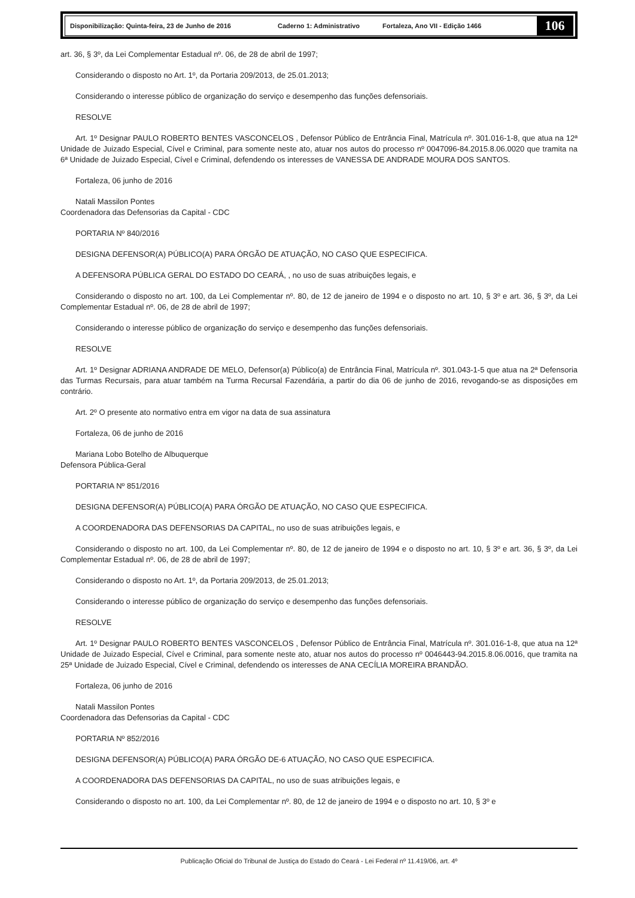Disponibilização: Quinta-feira, 23 de Junho de 2016 Caderno 1: Administrativo Fortaleza, Ano VII - Edição 1466
106
art. 36, § 3º, da Lei Complementar Estadual nº. 06, de 28 de abril de 1997;
Considerando o disposto no Art. 1º, da Portaria 209/2013, de 25.01.2013;
Considerando o interesse público de organização do serviço e desempenho das funções defensoriais.
RESOLVE
Art. 1º Designar PAULO ROBERTO BENTES VASCONCELOS , Defensor Público de Entrância Final, Matrícula nº. 301.016-1-8, que atua na 12ª Unidade de Juizado Especial, Cível e Criminal, para somente neste ato, atuar nos autos do processo nº 0047096-84.2015.8.06.0020 que tramita na 6ª Unidade de Juizado Especial, Cível e Criminal, defendendo os interesses de VANESSA DE ANDRADE MOURA DOS SANTOS.
Fortaleza, 06 junho de 2016
Natali Massilon Pontes
Coordenadora das Defensorias da Capital - CDC
PORTARIA Nº 840/2016
DESIGNA DEFENSOR(A) PÚBLICO(A) PARA ÓRGÃO DE ATUAÇÃO, NO CASO QUE ESPECIFICA.
A DEFENSORA PÚBLICA GERAL DO ESTADO DO CEARÁ, , no uso de suas atribuições legais, e
Considerando o disposto no art. 100, da Lei Complementar nº. 80, de 12 de janeiro de 1994 e o disposto no art. 10, § 3º e art. 36, § 3º, da Lei Complementar Estadual nº. 06, de 28 de abril de 1997;
Considerando o interesse público de organização do serviço e desempenho das funções defensoriais.
RESOLVE
Art. 1º Designar ADRIANA ANDRADE DE MELO, Defensor(a) Público(a) de Entrância Final, Matrícula nº. 301.043-1-5 que atua na 2ª Defensoria das Turmas Recursais, para atuar também na Turma Recursal Fazendária, a partir do dia 06 de junho de 2016, revogando-se as disposições em contrário.
Art. 2º O presente ato normativo entra em vigor na data de sua assinatura
Fortaleza, 06 de junho de 2016
Mariana Lobo Botelho de Albuquerque
Defensora Pública-Geral
PORTARIA Nº 851/2016
DESIGNA DEFENSOR(A) PÚBLICO(A) PARA ÓRGÃO DE ATUAÇÃO, NO CASO QUE ESPECIFICA.
A COORDENADORA DAS DEFENSORIAS DA CAPITAL, no uso de suas atribuições legais, e
Considerando o disposto no art. 100, da Lei Complementar nº. 80, de 12 de janeiro de 1994 e o disposto no art. 10, § 3º e art. 36, § 3º, da Lei Complementar Estadual nº. 06, de 28 de abril de 1997;
Considerando o disposto no Art. 1º, da Portaria 209/2013, de 25.01.2013;
Considerando o interesse público de organização do serviço e desempenho das funções defensoriais.
RESOLVE
Art. 1º Designar PAULO ROBERTO BENTES VASCONCELOS , Defensor Público de Entrância Final, Matrícula nº. 301.016-1-8, que atua na 12ª Unidade de Juizado Especial, Cível e Criminal, para somente neste ato, atuar nos autos do processo nº 0046443-94.2015.8.06.0016, que tramita na 25ª Unidade de Juizado Especial, Cível e Criminal, defendendo os interesses de ANA CECÍLIA MOREIRA BRANDÃO.
Fortaleza, 06 junho de 2016
Natali Massilon Pontes
Coordenadora das Defensorias da Capital - CDC
PORTARIA Nº 852/2016
DESIGNA DEFENSOR(A) PÚBLICO(A) PARA ÓRGÃO DE-6 ATUAÇÃO, NO CASO QUE ESPECIFICA.
A COORDENADORA DAS DEFENSORIAS DA CAPITAL, no uso de suas atribuições legais, e
Considerando o disposto no art. 100, da Lei Complementar nº. 80, de 12 de janeiro de 1994 e o disposto no art. 10, § 3º e
Publicação Oficial do Tribunal de Justiça do Estado do Ceará - Lei Federal nº 11.419/06, art. 4º